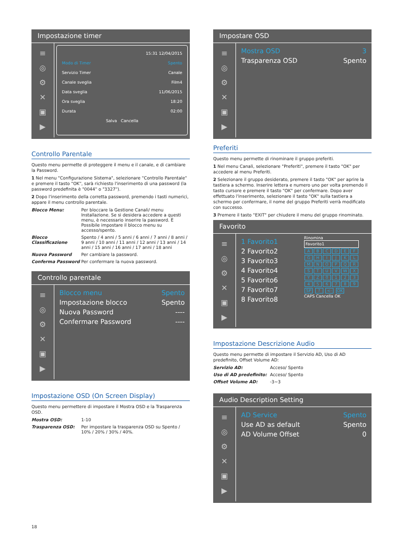Impostazione timer
≡
◎
⚙
✕
▣
▶
15:31 12/04/2015
Modo di Timer Spento
Servizio Timer Canale
Canale sveglia Film4
Data sveglia 11/06/2015
Ora sveglia 18:20
Durata 02:00
Salva Cancella
Controllo Parentale
Questo menu permette di proteggere il menu e il canale, e di cambiare la Password.
1 Nel menu "Configurazione Sistema", selezionare "Controllo Parentale" e premere il tasto "OK", sarà richiesto l'inserimento di una password (la password predefinita è "0044" o "3327").
2 Dopo l'inserimento della corretta password, premendo i tasti numerici, appare il menu controllo parentale.
Blocco Menu: Per bloccare la Gestione Canali/ menu Installazione. Se si desidera accedere a questi menu, è necessario inserire la password. È Possibile impostare il blocco menu su accesso/spento.
Blocco Classificazione Spento / 4 anni / 5 anni / 6 anni / 7 anni / 8 anni / 9 anni / 10 anni / 11 anni / 12 anni / 13 anni / 14 anni / 15 anni / 16 anni / 17 anni / 18 anni
Nuova Password Per cambiare la password.
Conferma Password Per confermare la nuova password.
Controllo parentale
≡
◎
⚙
✕
▣
▶
Blocco menu Spento
Impostazione blocco Spento
Nuova Password ----
Confermare Password ----
Impostazione OSD (On Screen Display)
Questo menu permettere di impostare il Mostra OSD e la Trasparenza OSD.
Mostra OSD: 1-10
Trasparenza OSD: Per impostare la trasparenza OSD su Spento / 10% / 20% / 30% / 40%.
Impostare OSD
≡
◎
⚙
✕
▣
▶
Mostra OSD 3
Trasparenza OSD Spento
Preferiti
Questo menu permette di rinominare il gruppo preferiti.
1 Nel menu Canali, selezionare "Preferiti", premere il tasto "OK" per accedere al menu Preferiti.
2 Selezionare il gruppo desiderato, premere il tasto "OK" per aprire la tastiera a schermo. Inserire lettera e numero uno per volta premendo il tasto cursore e premere il tasto "OK" per confermare. Dopo aver effettuato l'inserimento, selezionare il tasto "OK" sulla tastiera a schermo per confermare, il nome del gruppo Preferiti verrà modificato con successo.
3 Premere il tasto "EXIT" per chiudere il menu del gruppo rinominato.
Favorito
≡
◎
⚙
✕
▣
▶
1 Favorito1
2 Favorito2
3 Favorito3
4 Favorito4
5 Favorito6
7 Favorito7
8 Favorito8
Rinomina
Favorito1
ABCDEF
GHIJKL
MNOPQR
STUVWX
YZ 0123
456789
SP ? <- OK
CAPS Cancella OK
Impostazione Descrizione Audio
Questo menu permette di impostare il Servizio AD, Uso di AD predefinito, Offset Volume AD:
Servizio AD: Acceso/ Spento
Uso di AD predefinito: Acceso/ Spento
Offset Volume AD: -3~3
Audio Description Setting
≡
◎
⚙
✕
▣
▶
AD Service Spento
Use AD as default Spento
AD Volume Offset 0
18